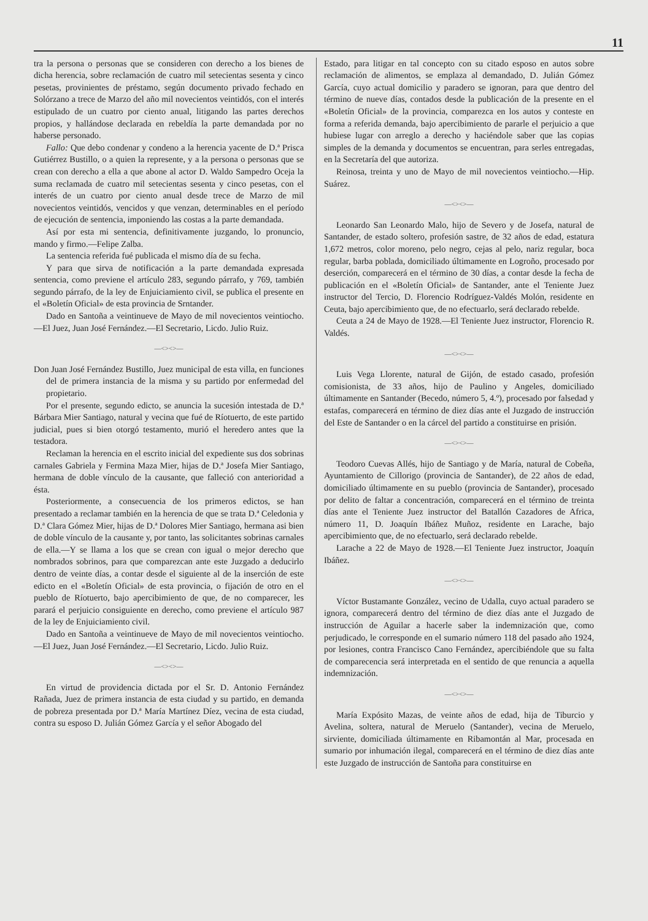11
tra la persona o personas que se consideren con derecho a los bienes de dicha herencia, sobre reclamación de cuatro mil setecientas sesenta y cinco pesetas, provinientes de préstamo, según documento privado fechado en Solórzano a trece de Marzo del año mil novecientos veintidós, con el interés estipulado de un cuatro por ciento anual, litigando las partes derechos propios, y hallándose declarada en rebeldía la parte demandada por no haberse personado.
Fallo: Que debo condenar y condeno a la herencia yacente de D.ª Prisca Gutiérrez Bustillo, o a quien la represente, y a la persona o personas que se crean con derecho a ella a que abone al actor D. Waldo Sampedro Oceja la suma reclamada de cuatro mil setecientas sesenta y cinco pesetas, con el interés de un cuatro por ciento anual desde trece de Marzo de mil novecientos veintidós, vencidos y que venzan, determinables en el período de ejecución de sentencia, imponiendo las costas a la parte demandada.
Así por esta mi sentencia, definitivamente juzgando, lo pronuncio, mando y firmo.—Felipe Zalba.
La sentencia referida fué publicada el mismo día de su fecha.
Y para que sirva de notificación a la parte demandada expresada sentencia, como previene el artículo 283, segundo párrafo, y 769, también segundo párrafo, de la ley de Enjuiciamiento civil, se publica el presente en el «Boletín Oficial» de esta provincia de Srntander.
Dado en Santoña a veintinueve de Mayo de mil novecientos veintiocho.—El Juez, Juan José Fernández.—El Secretario, Licdo. Julio Ruiz.
—<><>—
Don Juan José Fernández Bustillo, Juez municipal de esta villa, en funciones del de primera instancia de la misma y su partido por enfermedad del propietario.
Por el presente, segundo edicto, se anuncia la sucesión intestada de D.ª Bárbara Mier Santiago, natural y vecina que fué de Ríotuerto, de este partido judicial, pues si bien otorgó testamento, murió el heredero antes que la testadora.
Reclaman la herencia en el escrito inicial del expediente sus dos sobrinas carnales Gabriela y Fermina Maza Mier, hijas de D.ª Josefa Mier Santiago, hermana de doble vínculo de la causante, que falleció con anterioridad a ésta.
Posteriormente, a consecuencia de los primeros edictos, se han presentado a reclamar también en la herencia de que se trata D.ª Celedonia y D.ª Clara Gómez Mier, hijas de D.ª Dolores Mier Santiago, hermana asi bien de doble vínculo de la causante y, por tanto, las solicitantes sobrinas carnales de ella.—Y se llama a los que se crean con igual o mejor derecho que nombrados sobrinos, para que comparezcan ante este Juzgado a deducirlo dentro de veinte días, a contar desde el siguiente al de la inserción de este edicto en el «Boletín Oficial» de esta provincia, o fijación de otro en el pueblo de Ríotuerto, bajo apercibimiento de que, de no comparecer, les parará el perjuicio consiguiente en derecho, como previene el artículo 987 de la ley de Enjuiciamiento civil.
Dado en Santoña a veintinueve de Mayo de mil novecientos veintiocho.—El Juez, Juan José Fernández.—El Secretario, Licdo. Julio Ruiz.
—<><>—
En virtud de providencia dictada por el Sr. D. Antonio Fernández Rañada, Juez de primera instancia de esta ciudad y su partido, en demanda de pobreza presentada por D.ª María Martínez Díez, vecina de esta ciudad, contra su esposo D. Julián Gómez García y el señor Abogado del
Estado, para litigar en tal concepto con su citado esposo en autos sobre reclamación de alimentos, se emplaza al demandado, D. Julián Gómez García, cuyo actual domicilio y paradero se ignoran, para que dentro del término de nueve días, contados desde la publicación de la presente en el «Boletín Oficial» de la provincia, comparezca en los autos y conteste en forma a referida demanda, bajo apercibimiento de pararle el perjuicio a que hubiese lugar con arreglo a derecho y haciéndole saber que las copias simples de la demanda y documentos se encuentran, para serles entregadas, en la Secretaría del que autoriza.
Reinosa, treinta y uno de Mayo de mil novecientos veintiocho.—Hip. Suárez.
—<><>—
Leonardo San Leonardo Malo, hijo de Severo y de Josefa, natural de Santander, de estado soltero, profesión sastre, de 32 años de edad, estatura 1,672 metros, color moreno, pelo negro, cejas al pelo, nariz regular, boca regular, barba poblada, domiciliado últimamente en Logroño, procesado por deserción, comparecerá en el término de 30 días, a contar desde la fecha de publicación en el «Boletín Oficial» de Santander, ante el Teniente Juez instructor del Tercio, D. Florencio Rodríguez-Valdés Molón, residente en Ceuta, bajo apercibimiento que, de no efectuarlo, será declarado rebelde.
Ceuta a 24 de Mayo de 1928.—El Teniente Juez instructor, Florencio R. Valdés.
—<><>—
Luis Vega Llorente, natural de Gijón, de estado casado, profesión comisionista, de 33 años, hijo de Paulino y Angeles, domiciliado últimamente en Santander (Becedo, número 5, 4.º), procesado por falsedad y estafas, comparecerá en término de diez días ante el Juzgado de instrucción del Este de Santander o en la cárcel del partido a constituirse en prisión.
—<><>—
Teodoro Cuevas Allés, hijo de Santiago y de María, natural de Cobeña, Ayuntamiento de Cillorigo (provincia de Santander), de 22 años de edad, domiciliado últimamente en su pueblo (provincia de Santander), procesado por delito de faltar a concentración, comparecerá en el término de treinta días ante el Teniente Juez instructor del Batallón Cazadores de Africa, número 11, D. Joaquín Ibáñez Muñoz, residente en Larache, bajo apercibimiento que, de no efectuarlo, será declarado rebelde.
Larache a 22 de Mayo de 1928.—El Teniente Juez instructor, Joaquín Ibáñez.
—<><>—
Víctor Bustamante González, vecino de Udalla, cuyo actual paradero se ignora, comparecerá dentro del término de diez días ante el Juzgado de instrucción de Aguilar a hacerle saber la indemnización que, como perjudicado, le corresponde en el sumario número 118 del pasado año 1924, por lesiones, contra Francisco Cano Fernández, apercibiéndole que su falta de comparecencia será interpretada en el sentido de que renuncia a aquella indemnización.
—<><>—
María Expósito Mazas, de veinte años de edad, hija de Tiburcio y Avelina, soltera, natural de Meruelo (Santander), vecina de Meruelo, sirviente, domiciliada últimamente en Ribamontán al Mar, procesada en sumario por inhumación ilegal, comparecerá en el término de diez días ante este Juzgado de instrucción de Santoña para constituirse en